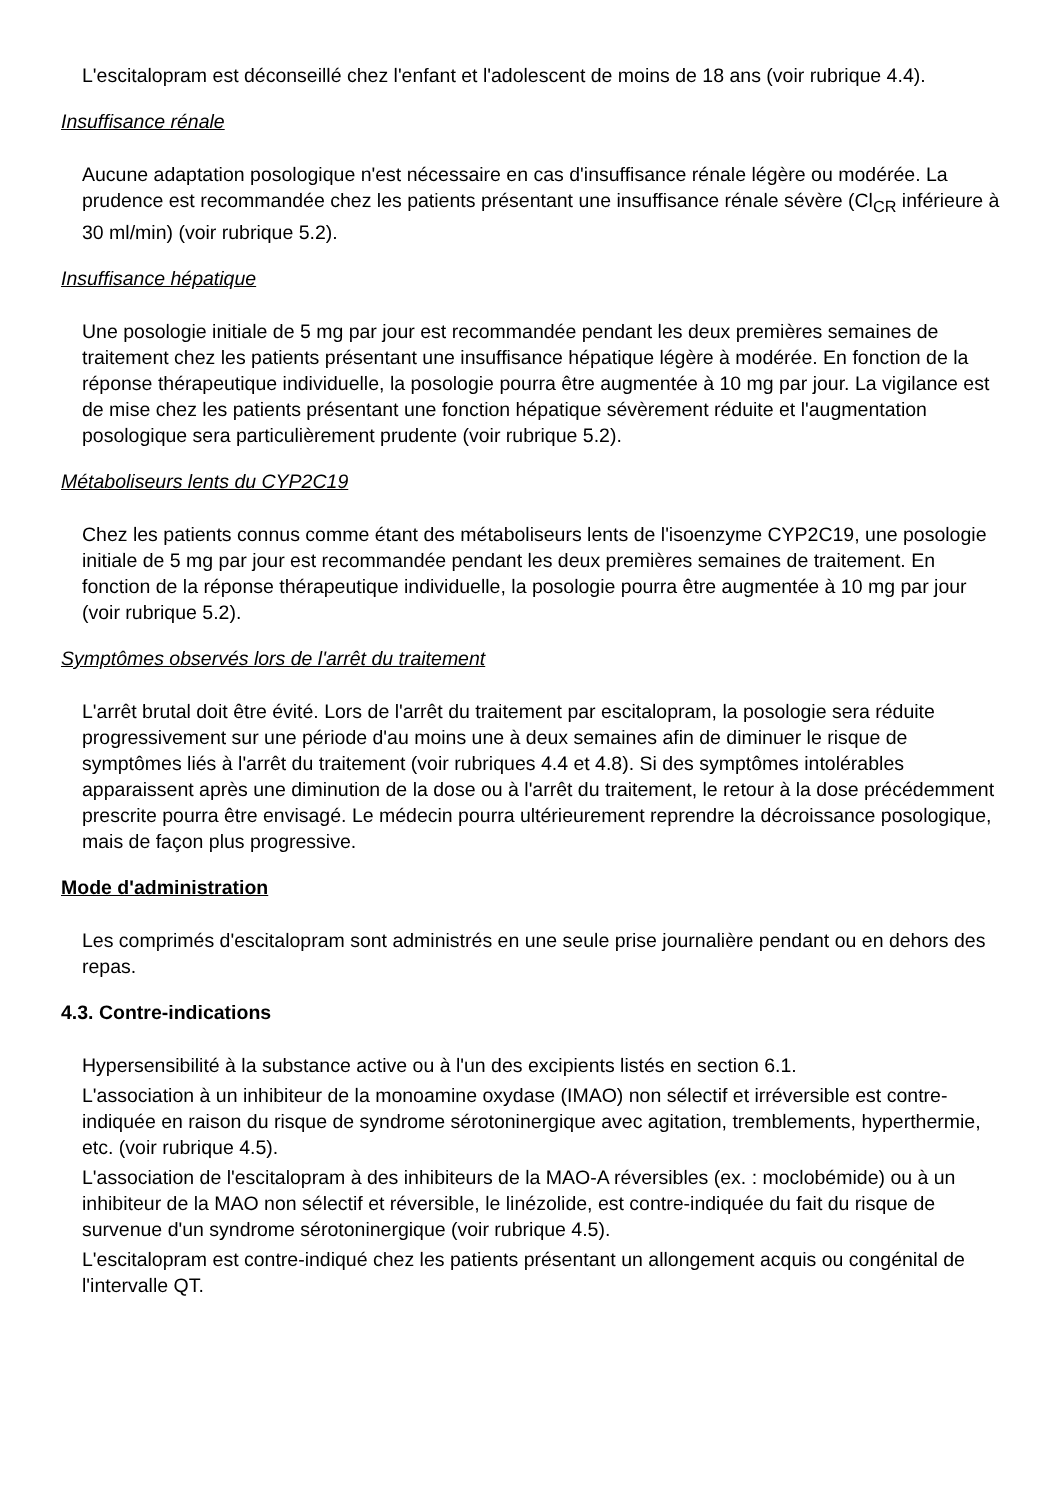L'escitalopram est déconseillé chez l'enfant et l'adolescent de moins de 18 ans (voir rubrique 4.4).
Insuffisance rénale
Aucune adaptation posologique n'est nécessaire en cas d'insuffisance rénale légère ou modérée. La prudence est recommandée chez les patients présentant une insuffisance rénale sévère (Cl<sub>CR</sub> inférieure à 30 ml/min) (voir rubrique 5.2).
Insuffisance hépatique
Une posologie initiale de 5 mg par jour est recommandée pendant les deux premières semaines de traitement chez les patients présentant une insuffisance hépatique légère à modérée. En fonction de la réponse thérapeutique individuelle, la posologie pourra être augmentée à 10 mg par jour. La vigilance est de mise chez les patients présentant une fonction hépatique sévèrement réduite et l'augmentation posologique sera particulièrement prudente (voir rubrique 5.2).
Métaboliseurs lents du CYP2C19
Chez les patients connus comme étant des métaboliseurs lents de l'isoenzyme CYP2C19, une posologie initiale de 5 mg par jour est recommandée pendant les deux premières semaines de traitement. En fonction de la réponse thérapeutique individuelle, la posologie pourra être augmentée à 10 mg par jour (voir rubrique 5.2).
Symptômes observés lors de l'arrêt du traitement
L'arrêt brutal doit être évité. Lors de l'arrêt du traitement par escitalopram, la posologie sera réduite progressivement sur une période d'au moins une à deux semaines afin de diminuer le risque de symptômes liés à l'arrêt du traitement (voir rubriques 4.4 et 4.8). Si des symptômes intolérables apparaissent après une diminution de la dose ou à l'arrêt du traitement, le retour à la dose précédemment prescrite pourra être envisagé. Le médecin pourra ultérieurement reprendre la décroissance posologique, mais de façon plus progressive.
Mode d'administration
Les comprimés d'escitalopram sont administrés en une seule prise journalière pendant ou en dehors des repas.
4.3. Contre-indications
Hypersensibilité à la substance active ou à l'un des excipients listés en section 6.1.
L'association à un inhibiteur de la monoamine oxydase (IMAO) non sélectif et irréversible est contre-indiquée en raison du risque de syndrome sérotoninergique avec agitation, tremblements, hyperthermie, etc. (voir rubrique 4.5).
L'association de l'escitalopram à des inhibiteurs de la MAO-A réversibles (ex. : moclobémide) ou à un inhibiteur de la MAO non sélectif et réversible, le linézolide, est contre-indiquée du fait du risque de survenue d'un syndrome sérotoninergique (voir rubrique 4.5).
L'escitalopram est contre-indiqué chez les patients présentant un allongement acquis ou congénital de l'intervalle QT.